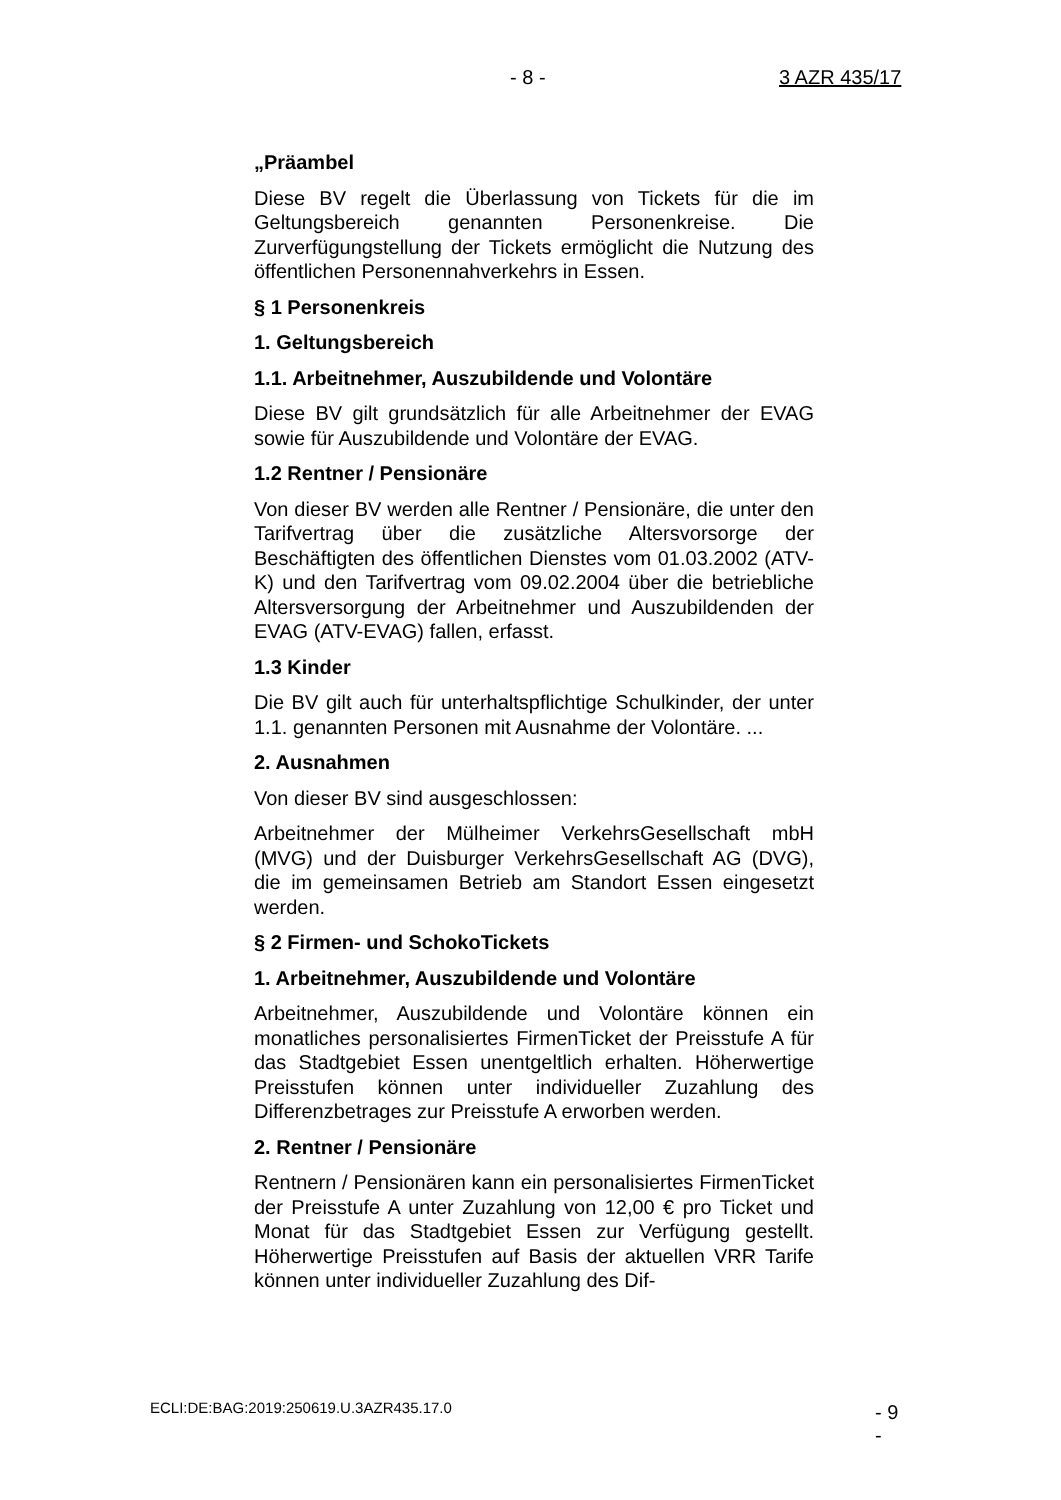- 8 - 3 AZR 435/17
„Präambel
Diese BV regelt die Überlassung von Tickets für die im Geltungsbereich genannten Personenkreise. Die Zurverfügungstellung der Tickets ermöglicht die Nutzung des öffentlichen Personennahverkehrs in Essen.
§ 1 Personenkreis
1. Geltungsbereich
1.1. Arbeitnehmer, Auszubildende und Volontäre
Diese BV gilt grundsätzlich für alle Arbeitnehmer der EVAG sowie für Auszubildende und Volontäre der EVAG.
1.2 Rentner / Pensionäre
Von dieser BV werden alle Rentner / Pensionäre, die unter den Tarifvertrag über die zusätzliche Altersvorsorge der Beschäftigten des öffentlichen Dienstes vom 01.03.2002 (ATV-K) und den Tarifvertrag vom 09.02.2004 über die betriebliche Altersversorgung der Arbeitnehmer und Auszubildenden der EVAG (ATV-EVAG) fallen, erfasst.
1.3 Kinder
Die BV gilt auch für unterhaltspflichtige Schulkinder, der unter 1.1. genannten Personen mit Ausnahme der Volontäre. ...
2. Ausnahmen
Von dieser BV sind ausgeschlossen:
Arbeitnehmer der Mülheimer VerkehrsGesellschaft mbH (MVG) und der Duisburger VerkehrsGesellschaft AG (DVG), die im gemeinsamen Betrieb am Standort Essen eingesetzt werden.
§ 2 Firmen- und SchokoTickets
1. Arbeitnehmer, Auszubildende und Volontäre
Arbeitnehmer, Auszubildende und Volontäre können ein monatliches personalisiertes FirmenTicket der Preisstufe A für das Stadtgebiet Essen unentgeltlich erhalten. Höherwertige Preisstufen können unter individueller Zuzahlung des Differenzbetrages zur Preisstufe A erworben werden.
2. Rentner / Pensionäre
Rentnern / Pensionären kann ein personalisiertes FirmenTicket der Preisstufe A unter Zuzahlung von 12,00 € pro Ticket und Monat für das Stadtgebiet Essen zur Verfügung gestellt. Höherwertige Preisstufen auf Basis der aktuellen VRR Tarife können unter individueller Zuzahlung des Dif-
ECLI:DE:BAG:2019:250619.U.3AZR435.17.0 - 9 -